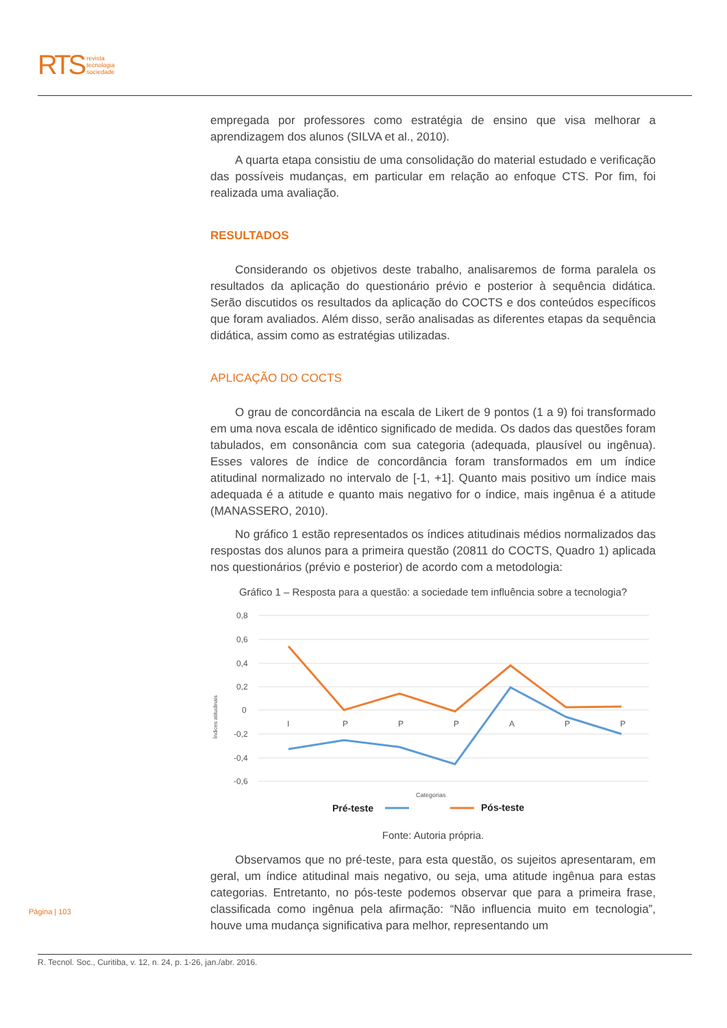RTS
revista
tecnologia
sociedade
empregada por professores como estratégia de ensino que visa melhorar a aprendizagem dos alunos (SILVA et al., 2010).
A quarta etapa consistiu de uma consolidação do material estudado e verificação das possíveis mudanças, em particular em relação ao enfoque CTS. Por fim, foi realizada uma avaliação.
RESULTADOS
Considerando os objetivos deste trabalho, analisaremos de forma paralela os resultados da aplicação do questionário prévio e posterior à sequência didática. Serão discutidos os resultados da aplicação do COCTS e dos conteúdos específicos que foram avaliados. Além disso, serão analisadas as diferentes etapas da sequência didática, assim como as estratégias utilizadas.
APLICAÇÃO DO COCTS
O grau de concordância na escala de Likert de 9 pontos (1 a 9) foi transformado em uma nova escala de idêntico significado de medida. Os dados das questões foram tabulados, em consonância com sua categoria (adequada, plausível ou ingênua). Esses valores de índice de concordância foram transformados em um índice atitudinal normalizado no intervalo de [-1, +1]. Quanto mais positivo um índice mais adequada é a atitude e quanto mais negativo for o índice, mais ingênua é a atitude (MANASSERO, 2010).
No gráfico 1 estão representados os índices atitudinais médios normalizados das respostas dos alunos para a primeira questão (20811 do COCTS, Quadro 1) aplicada nos questionários (prévio e posterior) de acordo com a metodologia:
Gráfico 1 – Resposta para a questão: a sociedade tem influência sobre a tecnologia?
0,8
0,6
0,4
0,2
0
-0,2
-0,4
-0,6
I
P
P
P
A
P
P
Categorias
Índices atitudinais
Pré-teste
Pós-teste
Fonte: Autoria própria.
Observamos que no pré-teste, para esta questão, os sujeitos apresentaram, em geral, um índice atitudinal mais negativo, ou seja, uma atitude ingênua para estas categorias. Entretanto, no pós-teste podemos observar que para a primeira frase, classificada como ingênua pela afirmação: “Não influencia muito em tecnologia”, houve uma mudança significativa para melhor, representando um
Página | 103
R. Tecnol. Soc., Curitiba, v. 12, n. 24, p. 1-26, jan./abr. 2016.